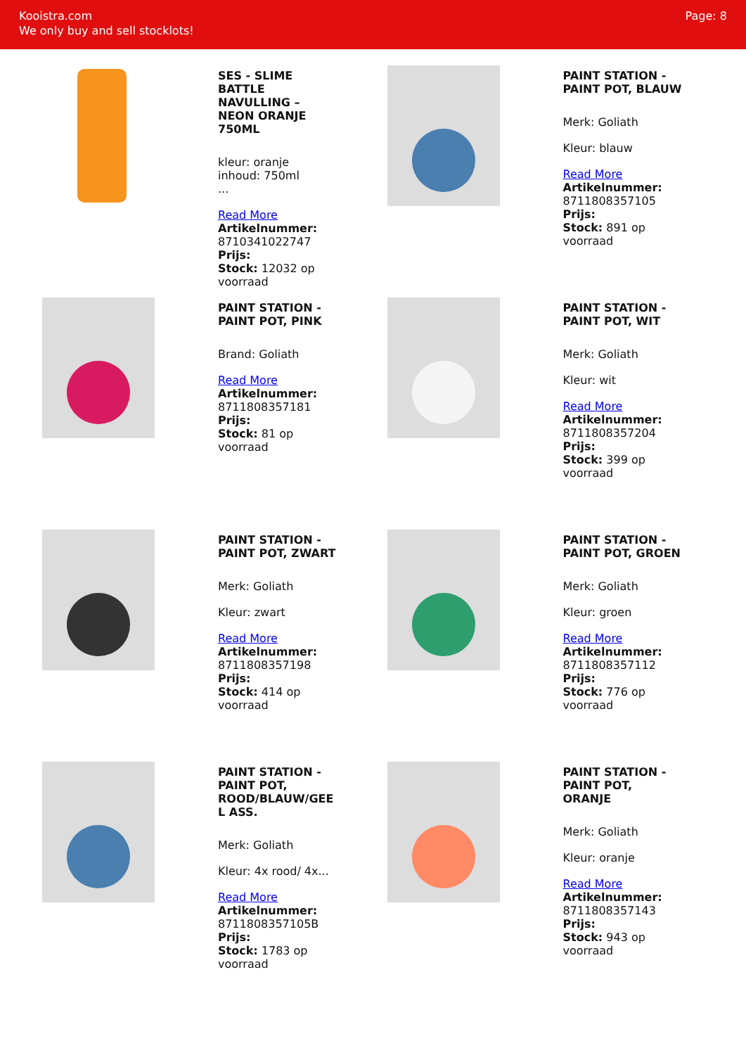Kooistra.com
We only buy and sell stocklots!
Page: 8
SES - SLIME BATTLE NAVULLING – NEON ORANJE 750ML
kleur: oranje
inhoud: 750ml
...
Read More
Artikelnummer: 8710341022747
Prijs:
Stock: 12032 op voorraad
PAINT STATION - PAINT POT, BLAUW
Merk: Goliath
Kleur: blauw
Read More
Artikelnummer: 8711808357105
Prijs:
Stock: 891 op voorraad
PAINT STATION - PAINT POT, PINK
Brand: Goliath
Read More
Artikelnummer: 8711808357181
Prijs:
Stock: 81 op voorraad
PAINT STATION - PAINT POT, WIT
Merk: Goliath
Kleur: wit
Read More
Artikelnummer: 8711808357204
Prijs:
Stock: 399 op voorraad
PAINT STATION - PAINT POT, ZWART
Merk: Goliath
Kleur: zwart
Read More
Artikelnummer: 8711808357198
Prijs:
Stock: 414 op voorraad
PAINT STATION - PAINT POT, GROEN
Merk: Goliath
Kleur: groen
Read More
Artikelnummer: 8711808357112
Prijs:
Stock: 776 op voorraad
PAINT STATION - PAINT POT, ROOD/BLAUW/GEE L ASS.
Merk: Goliath
Kleur: 4x rood/ 4x...
Read More
Artikelnummer: 8711808357105B
Prijs:
Stock: 1783 op voorraad
PAINT STATION - PAINT POT, ORANJE
Merk: Goliath
Kleur: oranje
Read More
Artikelnummer: 8711808357143
Prijs:
Stock: 943 op voorraad